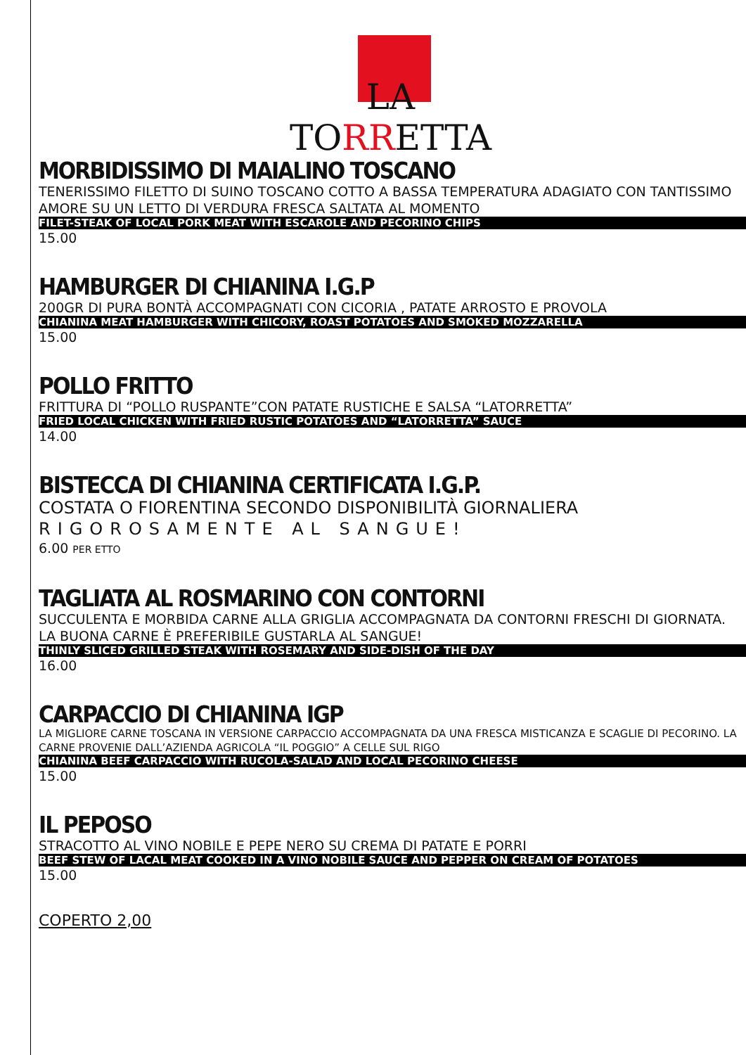LA
TORRETTA
MORBIDISSIMO DI MAIALINO TOSCANO
TENERISSIMO FILETTO DI SUINO TOSCANO COTTO A BASSA TEMPERATURA ADAGIATO CON TANTISSIMO AMORE SU UN LETTO DI VERDURA FRESCA SALTATA AL MOMENTO
FILET-STEAK OF LOCAL PORK MEAT WITH ESCAROLE AND PECORINO CHIPS
15.00
HAMBURGER DI CHIANINA I.G.P
200GR DI PURA BONTÀ ACCOMPAGNATI CON CICORIA , PATATE ARROSTO E PROVOLA
CHIANINA MEAT HAMBURGER WITH CHICORY, ROAST POTATOES AND SMOKED MOZZARELLA
15.00
POLLO FRITTO
FRITTURA DI “POLLO RUSPANTE”CON PATATE RUSTICHE E SALSA “LATORRETTA”
FRIED LOCAL CHICKEN WITH FRIED RUSTIC POTATOES AND “LATORRETTA” SAUCE
14.00
BISTECCA DI CHIANINA CERTIFICATA I.G.P.
COSTATA O FIORENTINA SECONDO DISPONIBILITÀ GIORNALIERA
RIGOROSAMENTE AL SANGUE!
6.00 PER ETTO
TAGLIATA AL ROSMARINO CON CONTORNI
SUCCULENTA E MORBIDA CARNE ALLA GRIGLIA ACCOMPAGNATA DA CONTORNI FRESCHI DI GIORNATA. LA BUONA CARNE È PREFERIBILE GUSTARLA AL SANGUE!
THINLY SLICED GRILLED STEAK WITH ROSEMARY AND SIDE-DISH OF THE DAY
16.00
CARPACCIO DI CHIANINA IGP
LA MIGLIORE CARNE TOSCANA IN VERSIONE CARPACCIO ACCOMPAGNATA DA UNA FRESCA MISTICANZA E SCAGLIE DI PECORINO. LA CARNE PROVENIE DALL’AZIENDA AGRICOLA “IL POGGIO” A CELLE SUL RIGO
CHIANINA BEEF CARPACCIO WITH RUCOLA-SALAD AND LOCAL PECORINO CHEESE
15.00
IL PEPOSO
STRACOTTO AL VINO NOBILE E PEPE NERO SU CREMA DI PATATE E PORRI
BEEF STEW OF LACAL MEAT COOKED IN A VINO NOBILE SAUCE AND PEPPER ON CREAM OF POTATOES
15.00
COPERTO 2,00